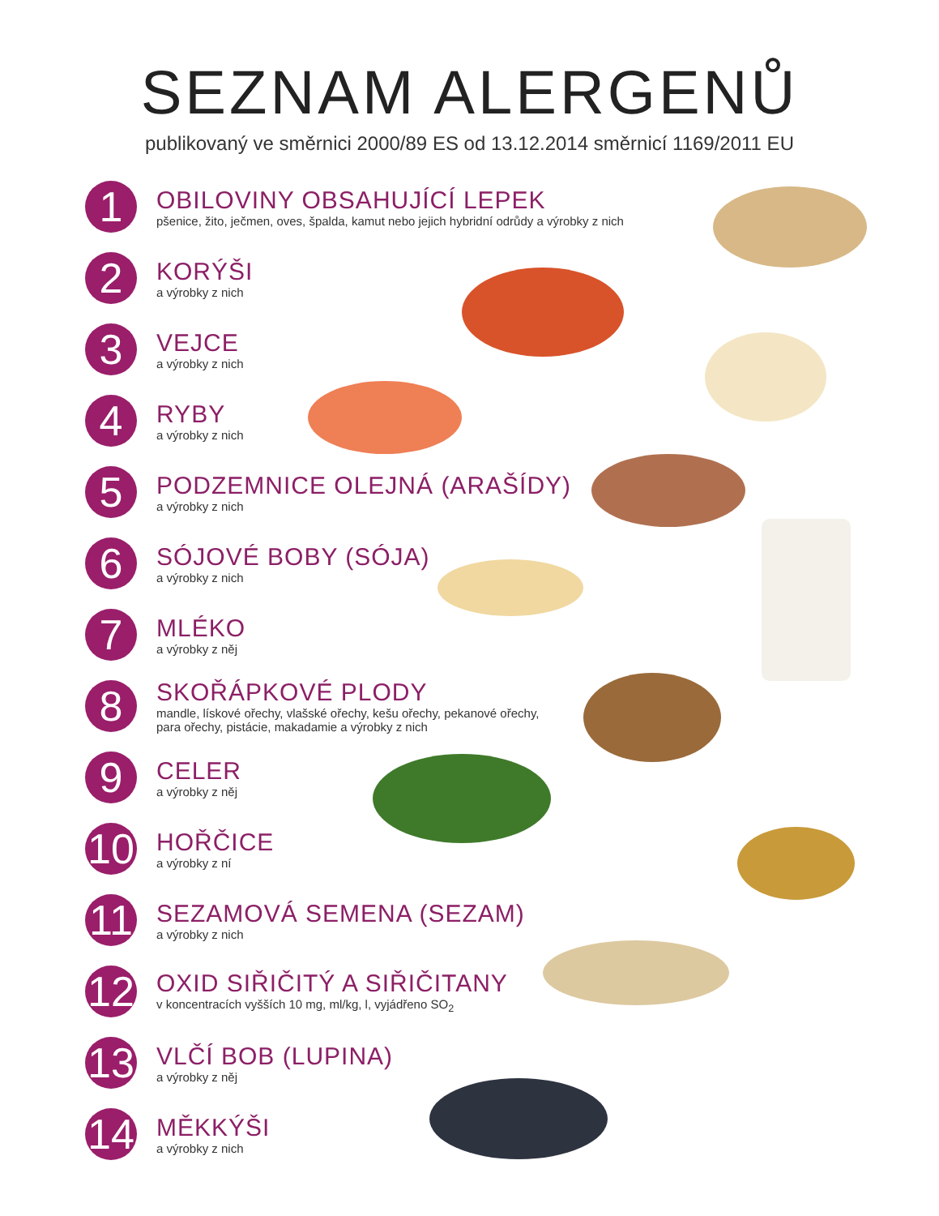SEZNAM ALERGENŮ
publikovaný ve směrnici 2000/89 ES od 13.12.2014 směrnicí 1169/2011 EU
1
OBILOVINY OBSAHUJÍCÍ LEPEK
pšenice, žito, ječmen, oves, špalda, kamut nebo jejich hybridní odrůdy a výrobky z nich
2
KORÝŠI
a výrobky z nich
3
VEJCE
a výrobky z nich
4
RYBY
a výrobky z nich
5
PODZEMNICE OLEJNÁ (ARAŠÍDY)
a výrobky z nich
6
SÓJOVÉ BOBY (SÓJA)
a výrobky z nich
7
MLÉKO
a výrobky z něj
8
SKOŘÁPKOVÉ PLODY
mandle, lískové ořechy, vlašské ořechy, kešu ořechy, pekanové ořechy,
para ořechy, pistácie, makadamie a výrobky z nich
9
CELER
a výrobky z něj
10
HOŘČICE
a výrobky z ní
11
SEZAMOVÁ SEMENA (SEZAM)
a výrobky z nich
12
OXID SIŘIČITÝ A SIŘIČITANY
v koncentracích vyšších 10 mg, ml/kg, l, vyjádřeno SO<sub>2</sub>
13
VLČÍ BOB (LUPINA)
a výrobky z něj
14
MĚKKÝŠI
a výrobky z nich